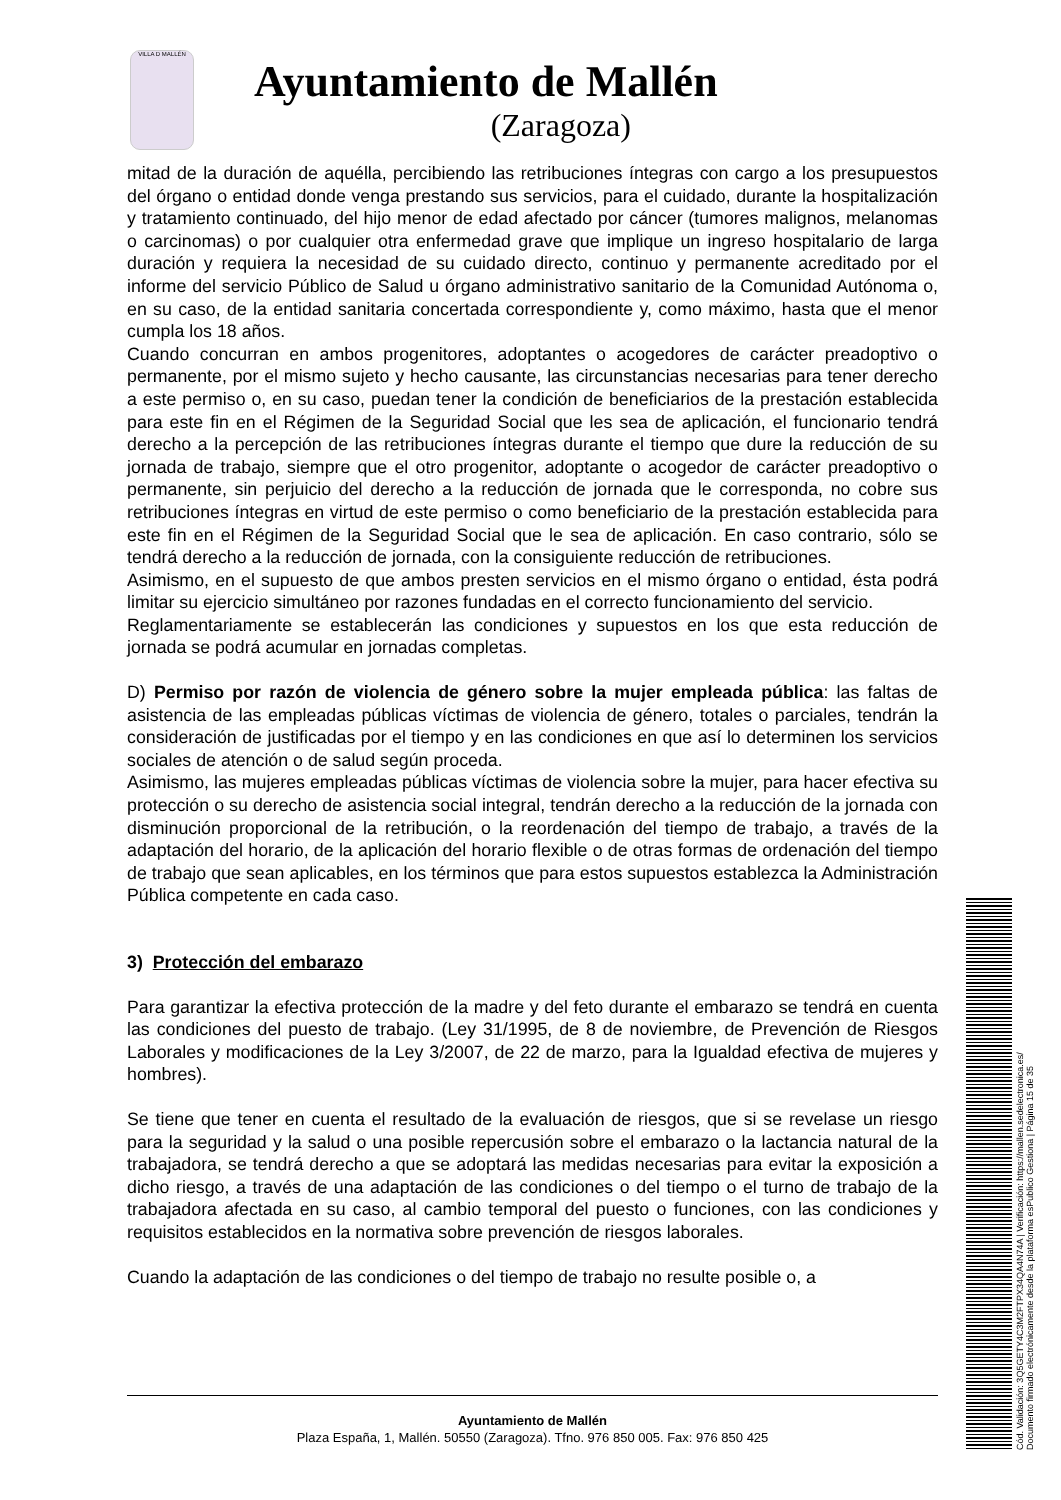VILLA D MALLÉN
Ayuntamiento de Mallén
(Zaragoza)
mitad de la duración de aquélla, percibiendo las retribuciones íntegras con cargo a los presupuestos del órgano o entidad donde venga prestando sus servicios, para el cuidado, durante la hospitalización y tratamiento continuado, del hijo menor de edad afectado por cáncer (tumores malignos, melanomas o carcinomas) o por cualquier otra enfermedad grave que implique un ingreso hospitalario de larga duración y requiera la necesidad de su cuidado directo, continuo y permanente acreditado por el informe del servicio Público de Salud u órgano administrativo sanitario de la Comunidad Autónoma o, en su caso, de la entidad sanitaria concertada correspondiente y, como máximo, hasta que el menor cumpla los 18 años.
Cuando concurran en ambos progenitores, adoptantes o acogedores de carácter preadoptivo o permanente, por el mismo sujeto y hecho causante, las circunstancias necesarias para tener derecho a este permiso o, en su caso, puedan tener la condición de beneficiarios de la prestación establecida para este fin en el Régimen de la Seguridad Social que les sea de aplicación, el funcionario tendrá derecho a la percepción de las retribuciones íntegras durante el tiempo que dure la reducción de su jornada de trabajo, siempre que el otro progenitor, adoptante o acogedor de carácter preadoptivo o permanente, sin perjuicio del derecho a la reducción de jornada que le corresponda, no cobre sus retribuciones íntegras en virtud de este permiso o como beneficiario de la prestación establecida para este fin en el Régimen de la Seguridad Social que le sea de aplicación. En caso contrario, sólo se tendrá derecho a la reducción de jornada, con la consiguiente reducción de retribuciones.
Asimismo, en el supuesto de que ambos presten servicios en el mismo órgano o entidad, ésta podrá limitar su ejercicio simultáneo por razones fundadas en el correcto funcionamiento del servicio.
Reglamentariamente se establecerán las condiciones y supuestos en los que esta reducción de jornada se podrá acumular en jornadas completas.
D) Permiso por razón de violencia de género sobre la mujer empleada pública: las faltas de asistencia de las empleadas públicas víctimas de violencia de género, totales o parciales, tendrán la consideración de justificadas por el tiempo y en las condiciones en que así lo determinen los servicios sociales de atención o de salud según proceda.
Asimismo, las mujeres empleadas públicas víctimas de violencia sobre la mujer, para hacer efectiva su protección o su derecho de asistencia social integral, tendrán derecho a la reducción de la jornada con disminución proporcional de la retribución, o la reordenación del tiempo de trabajo, a través de la adaptación del horario, de la aplicación del horario flexible o de otras formas de ordenación del tiempo de trabajo que sean aplicables, en los términos que para estos supuestos establezca la Administración Pública competente en cada caso.
3) Protección del embarazo
Para garantizar la efectiva protección de la madre y del feto durante el embarazo se tendrá en cuenta las condiciones del puesto de trabajo. (Ley 31/1995, de 8 de noviembre, de Prevención de Riesgos Laborales y modificaciones de la Ley 3/2007, de 22 de marzo, para la Igualdad efectiva de mujeres y hombres).
Se tiene que tener en cuenta el resultado de la evaluación de riesgos, que si se revelase un riesgo para la seguridad y la salud o una posible repercusión sobre el embarazo o la lactancia natural de la trabajadora, se tendrá derecho a que se adoptará las medidas necesarias para evitar la exposición a dicho riesgo, a través de una adaptación de las condiciones o del tiempo o el turno de trabajo de la trabajadora afectada en su caso, al cambio temporal del puesto o funciones, con las condiciones y requisitos establecidos en la normativa sobre prevención de riesgos laborales.
Cuando la adaptación de las condiciones o del tiempo de trabajo no resulte posible o, a
Ayuntamiento de Mallén
Plaza España, 1, Mallén. 50550 (Zaragoza). Tfno. 976 850 005. Fax: 976 850 425
Cód. Validación: 3Q5GETY4C3M2FTPX34QA4N74A | Verificación: https://mallen.sedelectronica.es/
Documento firmado electrónicamente desde la plataforma esPublico Gestiona | Página 15 de 35